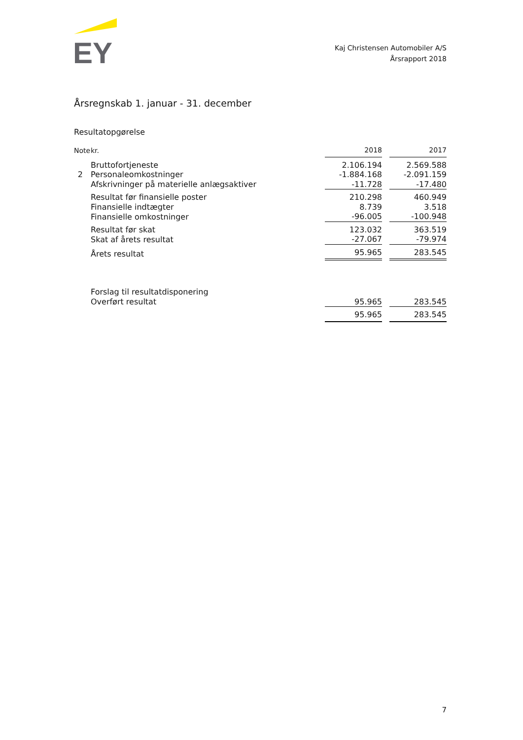EY
Kaj Christensen Automobiler A/S
Årsrapport 2018
Årsregnskab 1. januar - 31. december
Resultatopgørelse
| Note | kr. | 2018 | | 2017 |
| --- | --- | --- | --- | --- |
| | Bruttofortjeneste | 2.106.194 | | 2.569.588 |
| 2 | Personaleomkostninger | -1.884.168 | | -2.091.159 |
| | Afskrivninger på materielle anlægsaktiver | -11.728 | | -17.480 |
| | Resultat før finansielle poster | 210.298 | | 460.949 |
| | Finansielle indtægter | 8.739 | | 3.518 |
| | Finansielle omkostninger | -96.005 | | -100.948 |
| | Resultat før skat | 123.032 | | 363.519 |
| | Skat af årets resultat | -27.067 | | -79.974 |
| | Årets resultat | 95.965 | | 283.545 |
| | Forslag til resultatdisponering | | | |
| | Overført resultat | 95.965 | | 283.545 |
| | | 95.965 | | 283.545 |
7